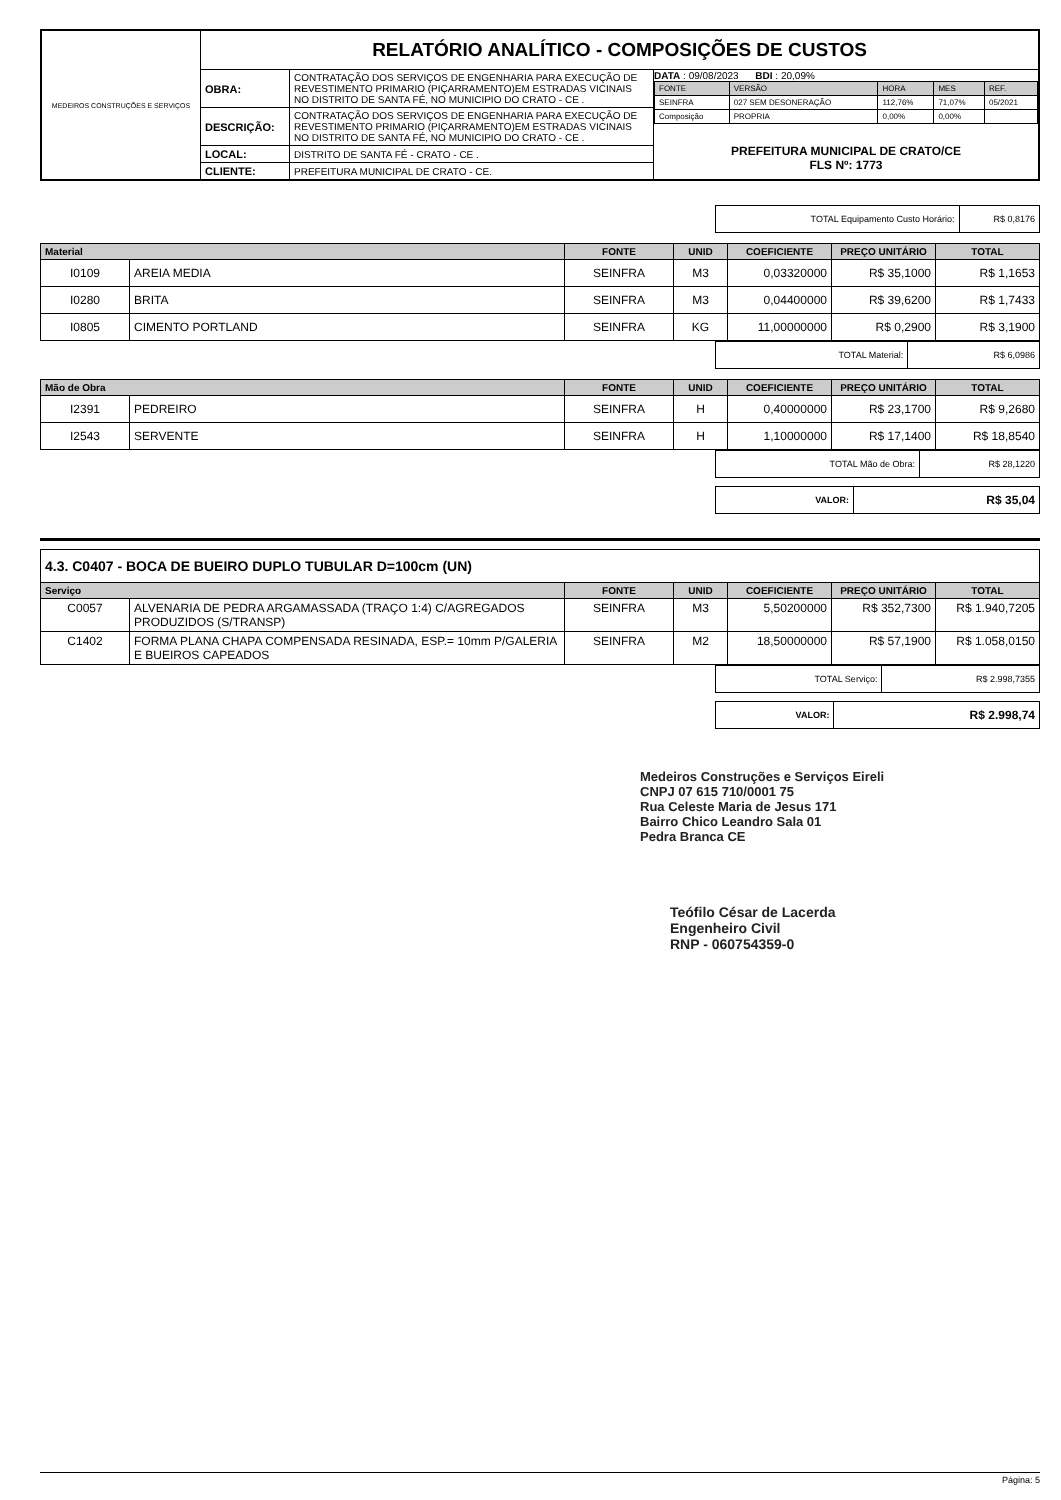| MEDEIROS CONSTRUÇÕES E SERVIÇOS | RELATÓRIO ANALÍTICO - COMPOSIÇÕES DE CUSTOS | | |
| | OBRA: | CONTRATAÇÃO DOS SERVIÇOS DE ENGENHARIA PARA EXECUÇÃO DE REVESTIMENTO PRIMARIO (PIÇARRAMENTO)EM ESTRADAS VICINAIS NO DISTRITO DE SANTA FÉ, NO MUNICIPIO DO CRATO - CE . | DATA : 09/08/2023 BDI : 20,09% / FONTE / VERSÃO / HORA / MES / REF. / / SEINFRA / 027 SEM DESONERAÇÃO / 112,76% / 71,07% / 05/2021 / / Composição / PROPRIA / 0,00% / 0,00% / / PREFEITURA MUNICIPAL DE CRATO/CE FLS Nº: 1773 |
| | DESCRIÇÃO: | CONTRATAÇÃO DOS SERVIÇOS DE ENGENHARIA PARA EXECUÇÃO DE REVESTIMENTO PRIMARIO (PIÇARRAMENTO)EM ESTRADAS VICINAIS NO DISTRITO DE SANTA FÉ, NO MUNICIPIO DO CRATO - CE . | |
| | LOCAL: | DISTRITO DE SANTA FÉ - CRATO - CE . | |
| | CLIENTE: | PREFEITURA MUNICIPAL DE CRATO - CE. | |
| TOTAL Equipamento Custo Horário: | R$ 0,8176 |
| Material | | FONTE | UNID | COEFICIENTE | PREÇO UNITÁRIO | TOTAL |
| --- | --- | --- | --- | --- | --- | --- |
| I0109 | AREIA MEDIA | SEINFRA | M3 | 0,03320000 | R$ 35,1000 | R$ 1,1653 |
| I0280 | BRITA | SEINFRA | M3 | 0,04400000 | R$ 39,6200 | R$ 1,7433 |
| I0805 | CIMENTO PORTLAND | SEINFRA | KG | 11,00000000 | R$ 0,2900 | R$ 3,1900 |
| TOTAL Material: | R$ 6,0986 |
| Mão de Obra | | FONTE | UNID | COEFICIENTE | PREÇO UNITÁRIO | TOTAL |
| --- | --- | --- | --- | --- | --- | --- |
| I2391 | PEDREIRO | SEINFRA | H | 0,40000000 | R$ 23,1700 | R$ 9,2680 |
| I2543 | SERVENTE | SEINFRA | H | 1,10000000 | R$ 17,1400 | R$ 18,8540 |
| TOTAL Mão de Obra: | R$ 28,1220 |
| VALOR: | R$ 35,04 |
4.3. C0407 - BOCA DE BUEIRO DUPLO TUBULAR D=100cm (UN)
| Serviço | | FONTE | UNID | COEFICIENTE | PREÇO UNITÁRIO | TOTAL |
| --- | --- | --- | --- | --- | --- | --- |
| C0057 | ALVENARIA DE PEDRA ARGAMASSADA (TRAÇO 1:4) C/AGREGADOS PRODUZIDOS (S/TRANSP) | SEINFRA | M3 | 5,50200000 | R$ 352,7300 | R$ 1.940,7205 |
| C1402 | FORMA PLANA CHAPA COMPENSADA RESINADA, ESP.= 10mm P/GALERIA E BUEIROS CAPEADOS | SEINFRA | M2 | 18,50000000 | R$ 57,1900 | R$ 1.058,0150 |
| TOTAL Serviço: | R$ 2.998,7355 |
| VALOR: | R$ 2.998,74 |
Medeiros Construções e Serviços Eireli
CNPJ 07 615 710/0001 75
Rua Celeste Maria de Jesus 171
Bairro Chico Leandro Sala 01
Pedra Branca CE
Teófilo César de Lacerda
Engenheiro Civil
RNP - 060754359-0
Página: 5